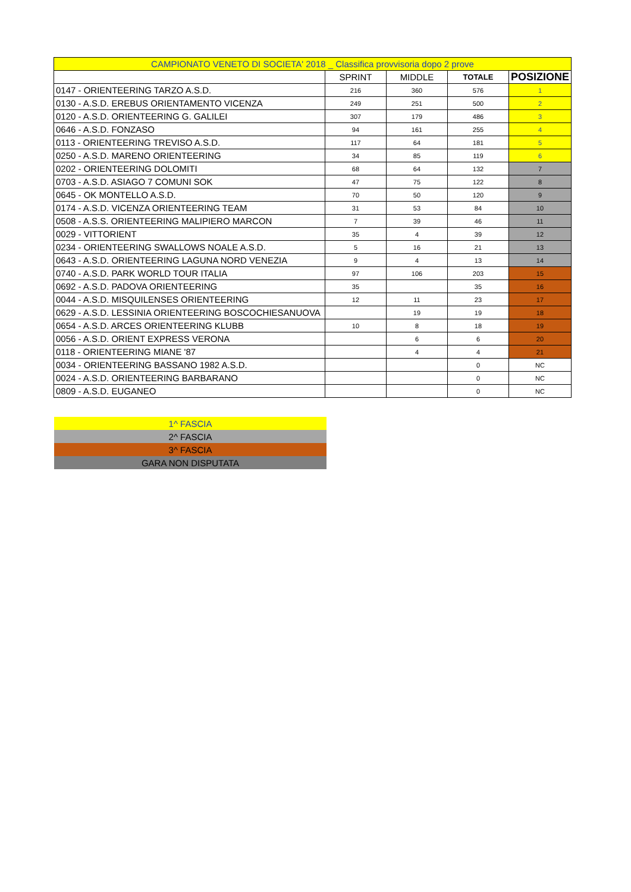| CAMPIONATO VENETO DI SOCIETA' 2018 _ Classifica provvisoria dopo 2 prove | | | | |
| | SPRINT | MIDDLE | TOTALE | POSIZIONE |
| 0147 - ORIENTEERING TARZO A.S.D. | 216 | 360 | 576 | 1 |
| 0130 - A.S.D. EREBUS ORIENTAMENTO VICENZA | 249 | 251 | 500 | 2 |
| 0120 - A.S.D. ORIENTEERING G. GALILEI | 307 | 179 | 486 | 3 |
| 0646 - A.S.D. FONZASO | 94 | 161 | 255 | 4 |
| 0113 - ORIENTEERING TREVISO A.S.D. | 117 | 64 | 181 | 5 |
| 0250 - A.S.D. MARENO ORIENTEERING | 34 | 85 | 119 | 6 |
| 0202 - ORIENTEERING DOLOMITI | 68 | 64 | 132 | 7 |
| 0703 - A.S.D. ASIAGO 7 COMUNI SOK | 47 | 75 | 122 | 8 |
| 0645 - OK MONTELLO A.S.D. | 70 | 50 | 120 | 9 |
| 0174 - A.S.D. VICENZA ORIENTEERING TEAM | 31 | 53 | 84 | 10 |
| 0508 - A.S.S. ORIENTEERING MALIPIERO MARCON | 7 | 39 | 46 | 11 |
| 0029 - VITTORIENT | 35 | 4 | 39 | 12 |
| 0234 - ORIENTEERING SWALLOWS NOALE A.S.D. | 5 | 16 | 21 | 13 |
| 0643 - A.S.D. ORIENTEERING LAGUNA NORD VENEZIA | 9 | 4 | 13 | 14 |
| 0740 - A.S.D. PARK WORLD TOUR ITALIA | 97 | 106 | 203 | 15 |
| 0692 - A.S.D. PADOVA ORIENTEERING | 35 | | 35 | 16 |
| 0044 - A.S.D. MISQUILENSES ORIENTEERING | 12 | 11 | 23 | 17 |
| 0629 - A.S.D. LESSINIA ORIENTEERING BOSCOCHIESANUOVA | | 19 | 19 | 18 |
| 0654 - A.S.D. ARCES ORIENTEERING KLUBB | 10 | 8 | 18 | 19 |
| 0056 - A.S.D. ORIENT EXPRESS VERONA | | 6 | 6 | 20 |
| 0118 - ORIENTEERING MIANE '87 | | 4 | 4 | 21 |
| 0034 - ORIENTEERING BASSANO 1982 A.S.D. | | | 0 | NC |
| 0024 - A.S.D. ORIENTEERING BARBARANO | | | 0 | NC |
| 0809 - A.S.D. EUGANEO | | | 0 | NC |
| 1^ FASCIA |
| 2^ FASCIA |
| 3^ FASCIA |
| GARA NON DISPUTATA |